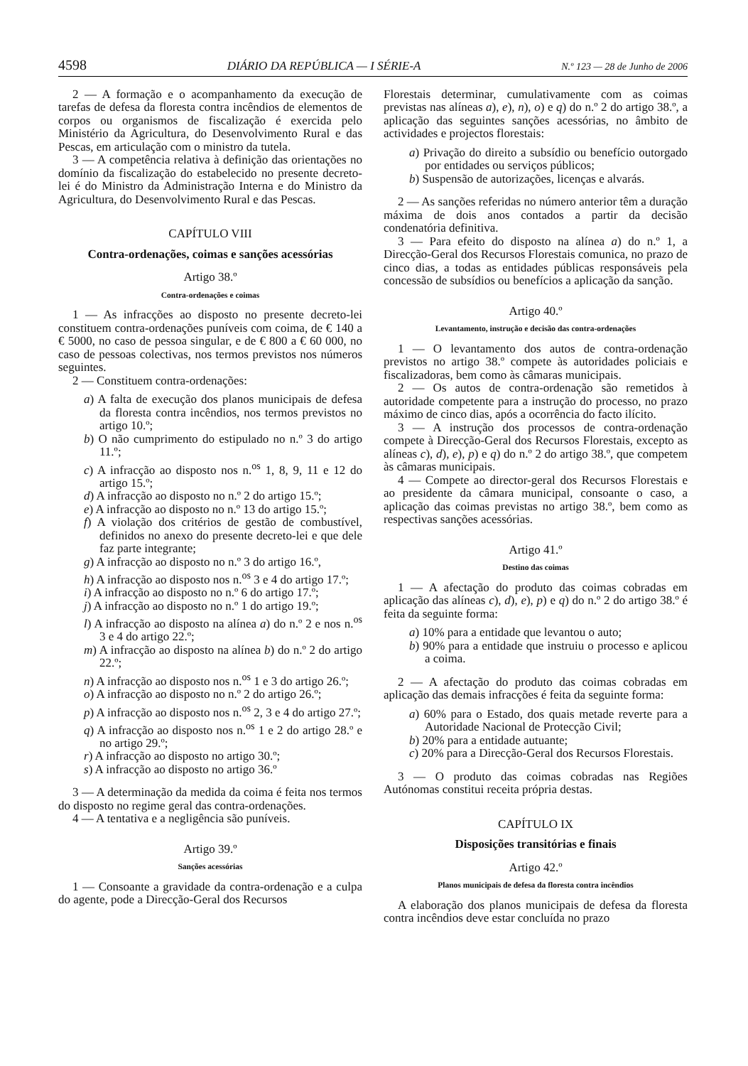4598 DIÁRIO DA REPÚBLICA — I SÉRIE-A N.º 123 — 28 de Junho de 2006
2 — A formação e o acompanhamento da execução de tarefas de defesa da floresta contra incêndios de elementos de corpos ou organismos de fiscalização é exercida pelo Ministério da Agricultura, do Desenvolvimento Rural e das Pescas, em articulação com o ministro da tutela.
3 — A competência relativa à definição das orientações no domínio da fiscalização do estabelecido no presente decreto-lei é do Ministro da Administração Interna e do Ministro da Agricultura, do Desenvolvimento Rural e das Pescas.
CAPÍTULO VIII
Contra-ordenações, coimas e sanções acessórias
Artigo 38.º
Contra-ordenações e coimas
1 — As infracções ao disposto no presente decreto-lei constituem contra-ordenações puníveis com coima, de € 140 a € 5000, no caso de pessoa singular, e de € 800 a € 60 000, no caso de pessoas colectivas, nos termos previstos nos números seguintes.
2 — Constituem contra-ordenações:
a) A falta de execução dos planos municipais de defesa da floresta contra incêndios, nos termos previstos no artigo 10.º;
b) O não cumprimento do estipulado no n.º 3 do artigo 11.º;
c) A infracção ao disposto nos n.<sup>os</sup> 1, 8, 9, 11 e 12 do artigo 15.º;
d) A infracção ao disposto no n.º 2 do artigo 15.º;
e) A infracção ao disposto no n.º 13 do artigo 15.º;
f) A violação dos critérios de gestão de combustível, definidos no anexo do presente decreto-lei e que dele faz parte integrante;
g) A infracção ao disposto no n.º 3 do artigo 16.º,
h) A infracção ao disposto nos n.<sup>os</sup> 3 e 4 do artigo 17.º;
i) A infracção ao disposto no n.º 6 do artigo 17.º;
j) A infracção ao disposto no n.º 1 do artigo 19.º;
l) A infracção ao disposto na alínea a) do n.º 2 e nos n.<sup>os</sup> 3 e 4 do artigo 22.º;
m) A infracção ao disposto na alínea b) do n.º 2 do artigo 22.º;
n) A infracção ao disposto nos n.<sup>os</sup> 1 e 3 do artigo 26.º;
o) A infracção ao disposto no n.º 2 do artigo 26.º;
p) A infracção ao disposto nos n.<sup>os</sup> 2, 3 e 4 do artigo 27.º;
q) A infracção ao disposto nos n.<sup>os</sup> 1 e 2 do artigo 28.º e no artigo 29.º;
r) A infracção ao disposto no artigo 30.º;
s) A infracção ao disposto no artigo 36.º
3 — A determinação da medida da coima é feita nos termos do disposto no regime geral das contra-ordenações.
4 — A tentativa e a negligência são puníveis.
Artigo 39.º
Sanções acessórias
1 — Consoante a gravidade da contra-ordenação e a culpa do agente, pode a Direcção-Geral dos Recursos
Florestais determinar, cumulativamente com as coimas previstas nas alíneas a), e), n), o) e q) do n.º 2 do artigo 38.º, a aplicação das seguintes sanções acessórias, no âmbito de actividades e projectos florestais:
a) Privação do direito a subsídio ou benefício outorgado por entidades ou serviços públicos;
b) Suspensão de autorizações, licenças e alvarás.
2 — As sanções referidas no número anterior têm a duração máxima de dois anos contados a partir da decisão condenatória definitiva.
3 — Para efeito do disposto na alínea a) do n.º 1, a Direcção-Geral dos Recursos Florestais comunica, no prazo de cinco dias, a todas as entidades públicas responsáveis pela concessão de subsídios ou benefícios a aplicação da sanção.
Artigo 40.º
Levantamento, instrução e decisão das contra-ordenações
1 — O levantamento dos autos de contra-ordenação previstos no artigo 38.º compete às autoridades policiais e fiscalizadoras, bem como às câmaras municipais.
2 — Os autos de contra-ordenação são remetidos à autoridade competente para a instrução do processo, no prazo máximo de cinco dias, após a ocorrência do facto ilícito.
3 — A instrução dos processos de contra-ordenação compete à Direcção-Geral dos Recursos Florestais, excepto as alíneas c), d), e), p) e q) do n.º 2 do artigo 38.º, que competem às câmaras municipais.
4 — Compete ao director-geral dos Recursos Florestais e ao presidente da câmara municipal, consoante o caso, a aplicação das coimas previstas no artigo 38.º, bem como as respectivas sanções acessórias.
Artigo 41.º
Destino das coimas
1 — A afectação do produto das coimas cobradas em aplicação das alíneas c), d), e), p) e q) do n.º 2 do artigo 38.º é feita da seguinte forma:
a) 10% para a entidade que levantou o auto;
b) 90% para a entidade que instruiu o processo e aplicou a coima.
2 — A afectação do produto das coimas cobradas em aplicação das demais infracções é feita da seguinte forma:
a) 60% para o Estado, dos quais metade reverte para a Autoridade Nacional de Protecção Civil;
b) 20% para a entidade autuante;
c) 20% para a Direcção-Geral dos Recursos Florestais.
3 — O produto das coimas cobradas nas Regiões Autónomas constitui receita própria destas.
CAPÍTULO IX
Disposições transitórias e finais
Artigo 42.º
Planos municipais de defesa da floresta contra incêndios
A elaboração dos planos municipais de defesa da floresta contra incêndios deve estar concluída no prazo